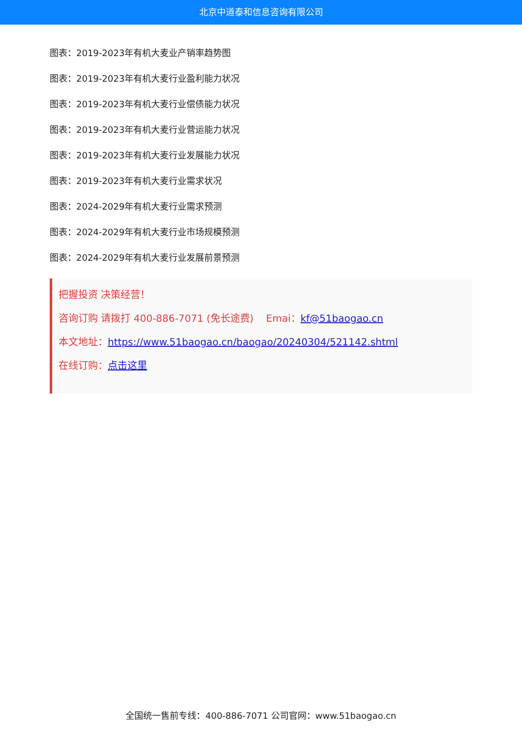北京中道泰和信息咨询有限公司
图表：2019-2023年有机大麦业产销率趋势图
图表：2019-2023年有机大麦行业盈利能力状况
图表：2019-2023年有机大麦行业偿债能力状况
图表：2019-2023年有机大麦行业营运能力状况
图表：2019-2023年有机大麦行业发展能力状况
图表：2019-2023年有机大麦行业需求状况
图表：2024-2029年有机大麦行业需求预测
图表：2024-2029年有机大麦行业市场规模预测
图表：2024-2029年有机大麦行业发展前景预测
把握投资 决策经营！
咨询订购 请拨打 400-886-7071 (免长途费) Emai：kf@51baogao.cn
本文地址：https://www.51baogao.cn/baogao/20240304/521142.shtml
在线订购：点击这里
全国统一售前专线：400-886-7071 公司官网：www.51baogao.cn